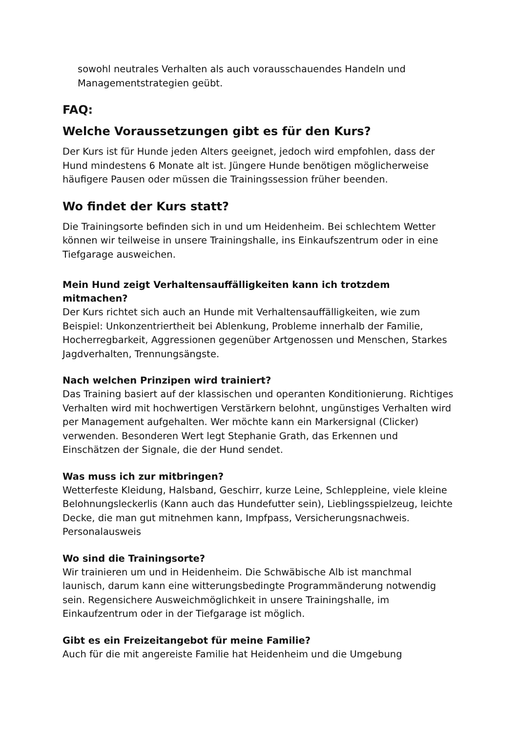sowohl neutrales Verhalten als auch vorausschauendes Handeln und Managementstrategien geübt.
FAQ:
Welche Voraussetzungen gibt es für den Kurs?
Der Kurs ist für Hunde jeden Alters geeignet, jedoch wird empfohlen, dass der Hund mindestens 6 Monate alt ist. Jüngere Hunde benötigen möglicherweise häufigere Pausen oder müssen die Trainingssession früher beenden.
Wo findet der Kurs statt?
Die Trainingsorte befinden sich in und um Heidenheim. Bei schlechtem Wetter können wir teilweise in unsere Trainingshalle, ins Einkaufszentrum oder in eine Tiefgarage ausweichen.
Mein Hund zeigt Verhaltensauffälligkeiten kann ich trotzdem mitmachen?
Der Kurs richtet sich auch an Hunde mit Verhaltensauffälligkeiten, wie zum Beispiel: Unkonzentriertheit bei Ablenkung, Probleme innerhalb der Familie, Hocherregbarkeit, Aggressionen gegenüber Artgenossen und Menschen, Starkes Jagdverhalten, Trennungsängste.
Nach welchen Prinzipen wird trainiert?
Das Training basiert auf der klassischen und operanten Konditionierung. Richtiges Verhalten wird mit hochwertigen Verstärkern belohnt, ungünstiges Verhalten wird per Management aufgehalten. Wer möchte kann ein Markersignal (Clicker) verwenden. Besonderen Wert legt Stephanie Grath, das Erkennen und Einschätzen der Signale, die der Hund sendet.
Was muss ich zur mitbringen?
Wetterfeste Kleidung, Halsband, Geschirr, kurze Leine, Schleppleine, viele kleine Belohnungsleckerlis (Kann auch das Hundefutter sein), Lieblingsspielzeug, leichte Decke, die man gut mitnehmen kann, Impfpass, Versicherungsnachweis. Personalausweis
Wo sind die Trainingsorte?
Wir trainieren um und in Heidenheim. Die Schwäbische Alb ist manchmal launisch, darum kann eine witterungsbedingte Programmänderung notwendig sein. Regensichere Ausweichmöglichkeit in unsere Trainingshalle, im Einkaufzentrum oder in der Tiefgarage ist möglich.
Gibt es ein Freizeitangebot für meine Familie?
Auch für die mit angereiste Familie hat Heidenheim und die Umgebung